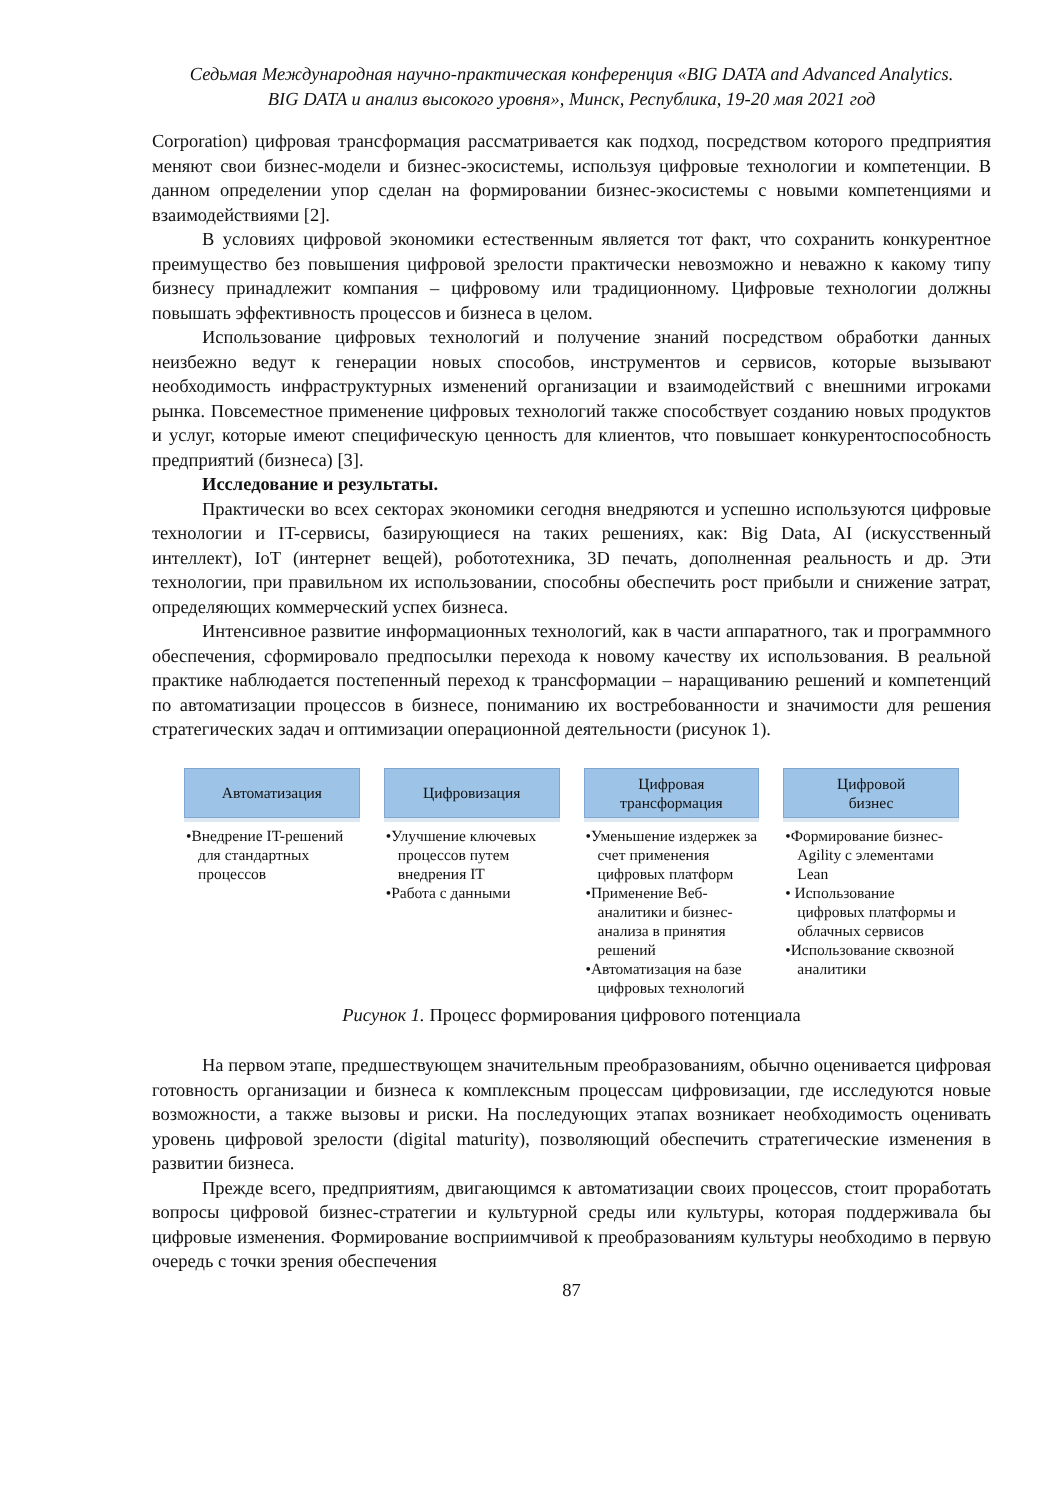Седьмая Международная научно-практическая конференция «BIG DATA and Advanced Analytics.
BIG DATA и анализ высокого уровня», Минск, Республика, 19-20 мая 2021 год
Corporation) цифровая трансформация рассматривается как подход, посредством которого предприятия меняют свои бизнес-модели и бизнес-экосистемы, используя цифровые технологии и компетенции. В данном определении упор сделан на формировании бизнес-экосистемы с новыми компетенциями и взаимодействиями [2].
В условиях цифровой экономики естественным является тот факт, что сохранить конкурентное преимущество без повышения цифровой зрелости практически невозможно и неважно к какому типу бизнесу принадлежит компания – цифровому или традиционному. Цифровые технологии должны повышать эффективность процессов и бизнеса в целом.
Использование цифровых технологий и получение знаний посредством обработки данных неизбежно ведут к генерации новых способов, инструментов и сервисов, которые вызывают необходимость инфраструктурных изменений организации и взаимодействий с внешними игроками рынка. Повсеместное применение цифровых технологий также способствует созданию новых продуктов и услуг, которые имеют специфическую ценность для клиентов, что повышает конкурентоспособность предприятий (бизнеса) [3].
Исследование и результаты.
Практически во всех секторах экономики сегодня внедряются и успешно используются цифровые технологии и IT-сервисы, базирующиеся на таких решениях, как: Big Data, AI (искусственный интеллект), IoT (интернет вещей), робототехника, 3D печать, дополненная реальность и др. Эти технологии, при правильном их использовании, способны обеспечить рост прибыли и снижение затрат, определяющих коммерческий успех бизнеса.
Интенсивное развитие информационных технологий, как в части аппаратного, так и программного обеспечения, сформировало предпосылки перехода к новому качеству их использования. В реальной практике наблюдается постепенный переход к трансформации – наращиванию решений и компетенций по автоматизации процессов в бизнесе, пониманию их востребованности и значимости для решения стратегических задач и оптимизации операционной деятельности (рисунок 1).
Автоматизация
•Внедрение IT-решений для стандартных процессов
Цифровизация
•Улучшение ключевых процессов путем внедрения IT
•Работа с данными
Цифровая
трансформация
•Уменьшение издержек за счет применения цифровых платформ
•Применение Веб-аналитики и бизнес-анализа в принятия решений
•Автоматизация на базе цифровых технологий
Цифровой
бизнес
•Формирование бизнес-Agility с элементами Lean
• Использование цифровых платформы и облачных сервисов
•Использование сквозной аналитики
Рисунок 1. Процесс формирования цифрового потенциала
На первом этапе, предшествующем значительным преобразованиям, обычно оценивается цифровая готовность организации и бизнеса к комплексным процессам цифровизации, где исследуются новые возможности, а также вызовы и риски. На последующих этапах возникает необходимость оценивать уровень цифровой зрелости (digital maturity), позволяющий обеспечить стратегические изменения в развитии бизнеса.
Прежде всего, предприятиям, двигающимся к автоматизации своих процессов, стоит проработать вопросы цифровой бизнес-стратегии и культурной среды или культуры, которая поддерживала бы цифровые изменения. Формирование восприимчивой к преобразованиям культуры необходимо в первую очередь с точки зрения обеспечения
87